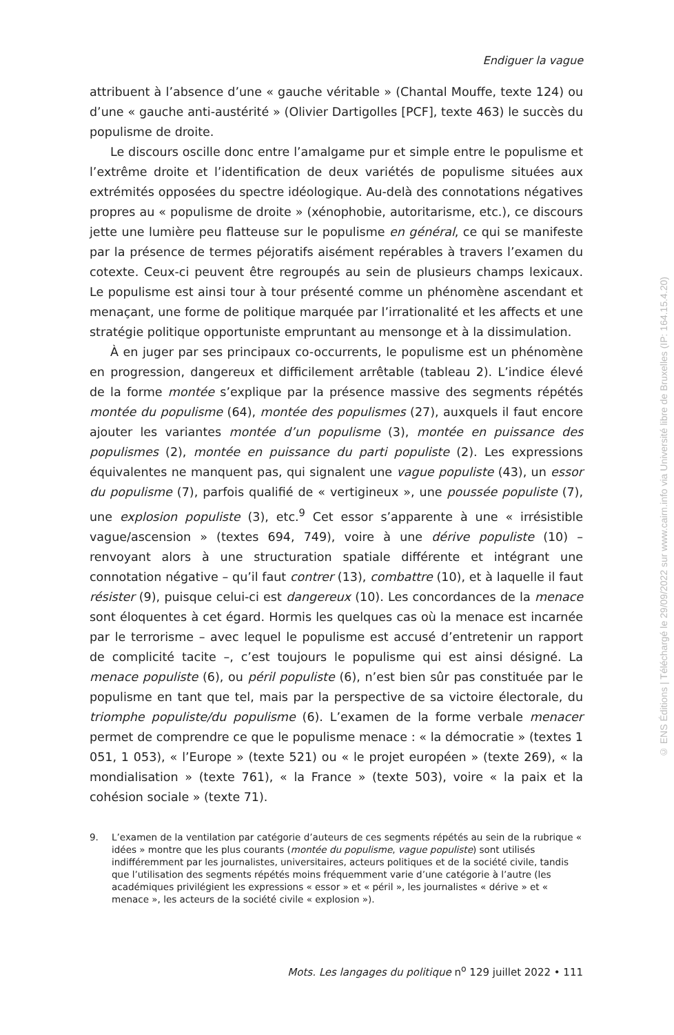Endiguer la vague
attribuent à l’absence d’une « gauche véritable » (Chantal Mouffe, texte 124) ou d’une « gauche anti-austérité » (Olivier Dartigolles [PCF], texte 463) le succès du populisme de droite.
Le discours oscille donc entre l’amalgame pur et simple entre le populisme et l’extrême droite et l’identification de deux variétés de populisme situées aux extrémités opposées du spectre idéologique. Au-delà des connotations négatives propres au « populisme de droite » (xénophobie, autoritarisme, etc.), ce discours jette une lumière peu flatteuse sur le populisme en général, ce qui se manifeste par la présence de termes péjoratifs aisément repérables à travers l’examen du cotexte. Ceux-ci peuvent être regroupés au sein de plusieurs champs lexicaux. Le populisme est ainsi tour à tour présenté comme un phénomène ascendant et menaçant, une forme de politique marquée par l’irrationalité et les affects et une stratégie politique opportuniste empruntant au mensonge et à la dissimulation.
À en juger par ses principaux co-occurrents, le populisme est un phénomène en progression, dangereux et difficilement arrêtable (tableau 2). L’indice élevé de la forme montée s’explique par la présence massive des segments répétés montée du populisme (64), montée des populismes (27), auxquels il faut encore ajouter les variantes montée d’un populisme (3), montée en puissance des populismes (2), montée en puissance du parti populiste (2). Les expressions équivalentes ne manquent pas, qui signalent une vague populiste (43), un essor du populisme (7), parfois qualifié de « vertigineux », une poussée populiste (7), une explosion populiste (3), etc.<sup>9</sup> Cet essor s’apparente à une « irrésistible vague/ascension » (textes 694, 749), voire à une dérive populiste (10) – renvoyant alors à une structuration spatiale différente et intégrant une connotation négative – qu’il faut contrer (13), combattre (10), et à laquelle il faut résister (9), puisque celui-ci est dangereux (10). Les concordances de la menace sont éloquentes à cet égard. Hormis les quelques cas où la menace est incarnée par le terrorisme – avec lequel le populisme est accusé d’entretenir un rapport de complicité tacite –, c’est toujours le populisme qui est ainsi désigné. La menace populiste (6), ou péril populiste (6), n’est bien sûr pas constituée par le populisme en tant que tel, mais par la perspective de sa victoire électorale, du triomphe populiste/du populisme (6). L’examen de la forme verbale menacer permet de comprendre ce que le populisme menace : « la démocratie » (textes 1 051, 1 053), « l’Europe » (texte 521) ou « le projet européen » (texte 269), « la mondialisation » (texte 761), « la France » (texte 503), voire « la paix et la cohésion sociale » (texte 71).
9. L’examen de la ventilation par catégorie d’auteurs de ces segments répétés au sein de la rubrique « idées » montre que les plus courants (montée du populisme, vague populiste) sont utilisés indifféremment par les journalistes, universitaires, acteurs politiques et de la société civile, tandis que l’utilisation des segments répétés moins fréquemment varie d’une catégorie à l’autre (les académiques privilégient les expressions « essor » et « péril », les journalistes « dérive » et « menace », les acteurs de la société civile « explosion »).
Mots. Les langages du politique n<sup>o</sup> 129 juillet 2022 • 111
© ENS Éditions | Téléchargé le 29/09/2022 sur www.cairn.info via Université libre de Bruxelles (IP: 164.15.4.20)